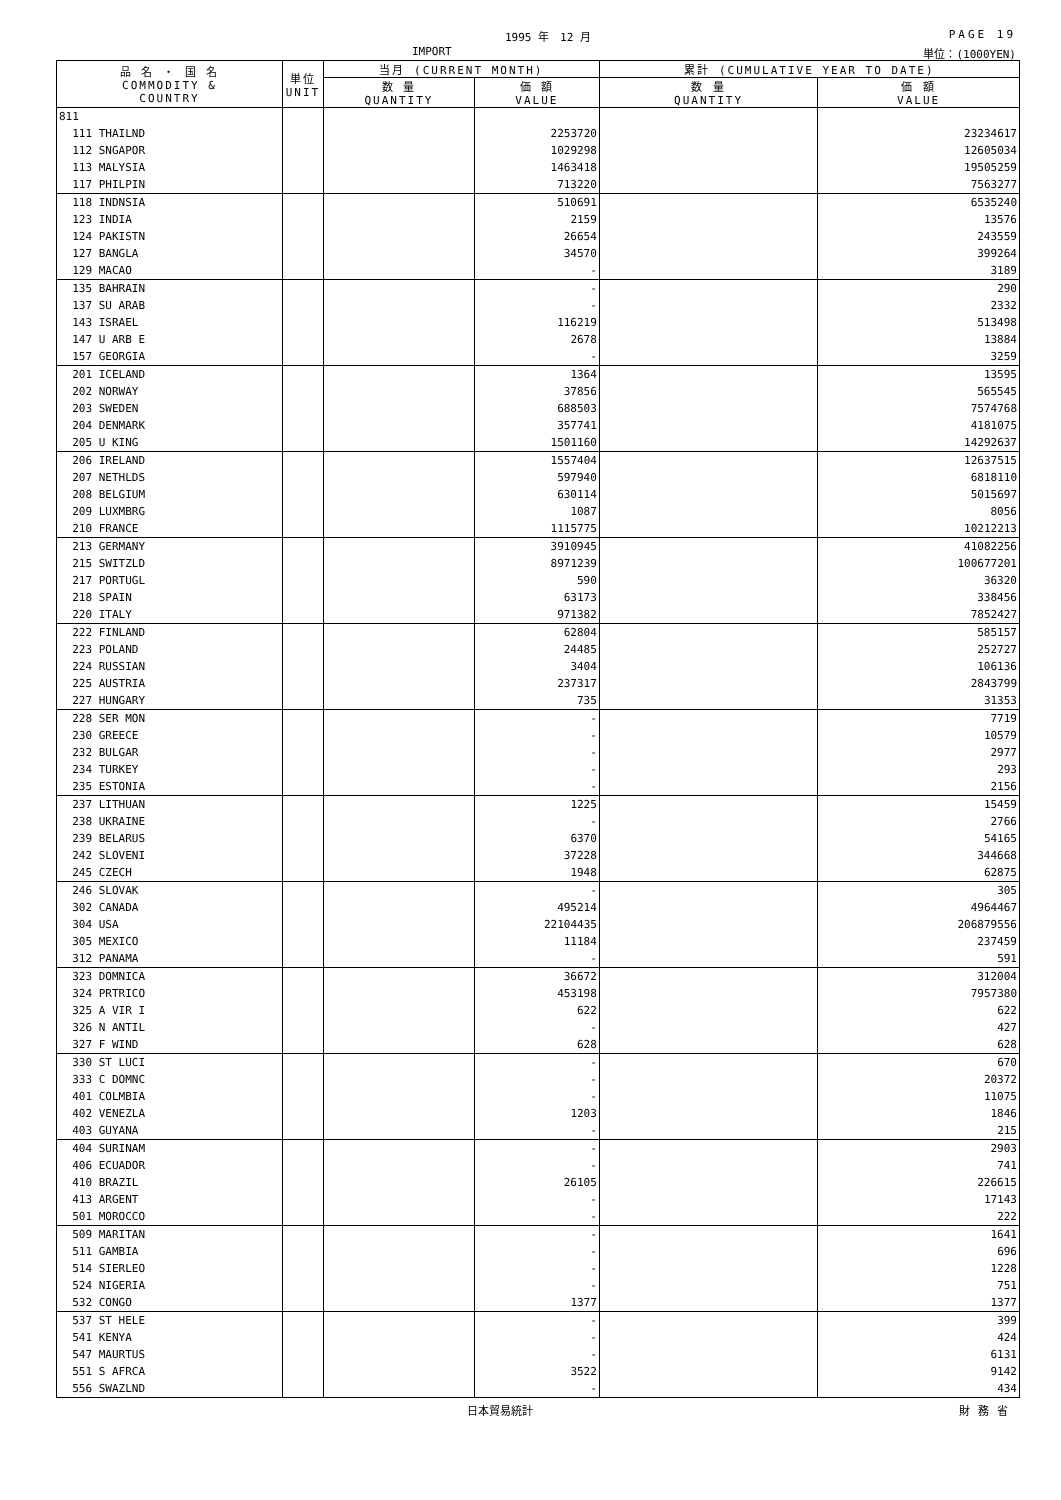1995 年　12 月 PAGE 19
IMPORT 単位：(1000YEN)
| 品 名 ・ 国 名 COMMODITY & COUNTRY | 単位 UNIT | 当月 (CURRENT MONTH) | | 累計 (CUMULATIVE YEAR TO DATE) | |
| --- | --- | --- | --- | --- | --- |
| | | 数 量 QUANTITY | 価 額 VALUE | 数 量 QUANTITY | 価 額 VALUE |
| 811 | | | | | |
| 111 THAILND | | | 2253720 | | 23234617 |
| 112 SNGAPOR | | | 1029298 | | 12605034 |
| 113 MALYSIA | | | 1463418 | | 19505259 |
| 117 PHILPIN | | | 713220 | | 7563277 |
| 118 INDNSIA | | | 510691 | | 6535240 |
| 123 INDIA | | | 2159 | | 13576 |
| 124 PAKISTN | | | 26654 | | 243559 |
| 127 BANGLA | | | 34570 | | 399264 |
| 129 MACAO | | | - | | 3189 |
| 135 BAHRAIN | | | - | | 290 |
| 137 SU ARAB | | | - | | 2332 |
| 143 ISRAEL | | | 116219 | | 513498 |
| 147 U ARB E | | | 2678 | | 13884 |
| 157 GEORGIA | | | - | | 3259 |
| 201 ICELAND | | | 1364 | | 13595 |
| 202 NORWAY | | | 37856 | | 565545 |
| 203 SWEDEN | | | 688503 | | 7574768 |
| 204 DENMARK | | | 357741 | | 4181075 |
| 205 U KING | | | 1501160 | | 14292637 |
| 206 IRELAND | | | 1557404 | | 12637515 |
| 207 NETHLDS | | | 597940 | | 6818110 |
| 208 BELGIUM | | | 630114 | | 5015697 |
| 209 LUXMBRG | | | 1087 | | 8056 |
| 210 FRANCE | | | 1115775 | | 10212213 |
| 213 GERMANY | | | 3910945 | | 41082256 |
| 215 SWITZLD | | | 8971239 | | 100677201 |
| 217 PORTUGL | | | 590 | | 36320 |
| 218 SPAIN | | | 63173 | | 338456 |
| 220 ITALY | | | 971382 | | 7852427 |
| 222 FINLAND | | | 62804 | | 585157 |
| 223 POLAND | | | 24485 | | 252727 |
| 224 RUSSIAN | | | 3404 | | 106136 |
| 225 AUSTRIA | | | 237317 | | 2843799 |
| 227 HUNGARY | | | 735 | | 31353 |
| 228 SER MON | | | - | | 7719 |
| 230 GREECE | | | - | | 10579 |
| 232 BULGAR | | | - | | 2977 |
| 234 TURKEY | | | - | | 293 |
| 235 ESTONIA | | | - | | 2156 |
| 237 LITHUAN | | | 1225 | | 15459 |
| 238 UKRAINE | | | - | | 2766 |
| 239 BELARUS | | | 6370 | | 54165 |
| 242 SLOVENI | | | 37228 | | 344668 |
| 245 CZECH | | | 1948 | | 62875 |
| 246 SLOVAK | | | - | | 305 |
| 302 CANADA | | | 495214 | | 4964467 |
| 304 USA | | | 22104435 | | 206879556 |
| 305 MEXICO | | | 11184 | | 237459 |
| 312 PANAMA | | | - | | 591 |
| 323 DOMNICA | | | 36672 | | 312004 |
| 324 PRTRICO | | | 453198 | | 7957380 |
| 325 A VIR I | | | 622 | | 622 |
| 326 N ANTIL | | | - | | 427 |
| 327 F WIND | | | 628 | | 628 |
| 330 ST LUCI | | | - | | 670 |
| 333 C DOMNC | | | - | | 20372 |
| 401 COLMBIA | | | - | | 11075 |
| 402 VENEZLA | | | 1203 | | 1846 |
| 403 GUYANA | | | - | | 215 |
| 404 SURINAM | | | - | | 2903 |
| 406 ECUADOR | | | - | | 741 |
| 410 BRAZIL | | | 26105 | | 226615 |
| 413 ARGENT | | | - | | 17143 |
| 501 MOROCCO | | | - | | 222 |
| 509 MARITAN | | | - | | 1641 |
| 511 GAMBIA | | | - | | 696 |
| 514 SIERLEO | | | - | | 1228 |
| 524 NIGERIA | | | - | | 751 |
| 532 CONGO | | | 1377 | | 1377 |
| 537 ST HELE | | | - | | 399 |
| 541 KENYA | | | - | | 424 |
| 547 MAURTUS | | | - | | 6131 |
| 551 S AFRCA | | | 3522 | | 9142 |
| 556 SWAZLND | | | - | | 434 |
日本貿易統計 財務省